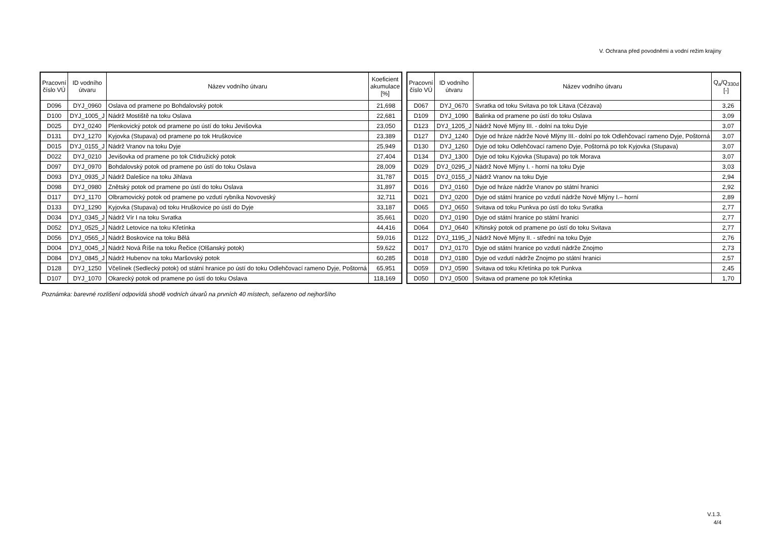V. Ochrana před povodněmi a vodní režim krajiny
| Pracovní číslo VÚ | ID vodního útvaru | Název vodního útvaru | Koeficient akumulace [%] |
| --- | --- | --- | --- |
| D096 | DYJ_0960 | Oslava od pramene po Bohdalovský potok | 21,698 |
| D100 | DYJ_1005_J | Nádrž Mostiště na toku Oslava | 22,681 |
| D025 | DYJ_0240 | Plenkovický potok od pramene po ústí do toku Jevišovka | 23,050 |
| D131 | DYJ_1270 | Kyjovka (Stupava) od pramene po tok Hruškovice | 23,389 |
| D015 | DYJ_0155_J | Nádrž Vranov na toku Dyje | 25,949 |
| D022 | DYJ_0210 | Jevišovka od pramene po tok Ctidružický potok | 27,404 |
| D097 | DYJ_0970 | Bohdalovský potok od pramene po ústí do toku Oslava | 28,009 |
| D093 | DYJ_0935_J | Nádrž Dalešice na toku Jihlava | 31,787 |
| D098 | DYJ_0980 | Znětský potok od pramene po ústí do toku Oslava | 31,897 |
| D117 | DYJ_1170 | Olbramovický potok od pramene po vzdutí rybníka Novoveský | 32,711 |
| D133 | DYJ_1290 | Kyjovka (Stupava) od toku Hruškovice po ústí do Dyje | 33,187 |
| D034 | DYJ_0345_J | Nádrž Vír I na toku Svratka | 35,661 |
| D052 | DYJ_0525_J | Nádrž Letovice na toku Křetínka | 44,416 |
| D056 | DYJ_0565_J | Nádrž Boskovice na toku Bělá | 59,016 |
| D004 | DYJ_0045_J | Nádrž Nová Říše na toku Řečice (Olšanský potok) | 59,622 |
| D084 | DYJ_0845_J | Nádrž Hubenov na toku Maršovský potok | 60,285 |
| D128 | DYJ_1250 | Včelínek (Sedlecký potok) od státní hranice po ústí do toku Odlehčovací rameno Dyje, Poštorná | 65,951 |
| D107 | DYJ_1070 | Okarecký potok od pramene po ústí do toku Oslava | 118,169 |
| Pracovní číslo VÚ | ID vodního útvaru | Název vodního útvaru | Q<sub>a</sub>/Q<sub>330d</sub> [-] |
| --- | --- | --- | --- |
| D067 | DYJ_0670 | Svratka od toku Svitava po tok Litava (Cézava) | 3,26 |
| D109 | DYJ_1090 | Balinka od pramene po ústí do toku Oslava | 3,09 |
| D123 | DYJ_1205_J | Nádrž Nové Mlýny III. - dolní na toku Dyje | 3,07 |
| D127 | DYJ_1240 | Dyje od hráze nádrže Nové Mlýny III.- dolní po tok Odlehčovací rameno Dyje, Poštorná | 3,07 |
| D130 | DYJ_1260 | Dyje od toku Odlehčovací rameno Dyje, Poštorná po tok Kyjovka (Stupava) | 3,07 |
| D134 | DYJ_1300 | Dyje od toku Kyjovka (Stupava) po tok Morava | 3,07 |
| D029 | DYJ_0295_J | Nádrž Nové Mlýny I. - horní na toku Dyje | 3,03 |
| D015 | DYJ_0155_J | Nádrž Vranov na toku Dyje | 2,94 |
| D016 | DYJ_0160 | Dyje od hráze nádrže Vranov po státní hranici | 2,92 |
| D021 | DYJ_0200 | Dyje od státní hranice po vzdutí nádrže Nové Mlýny I.– horní | 2,89 |
| D065 | DYJ_0650 | Svitava od toku Punkva po ústí do toku Svratka | 2,77 |
| D020 | DYJ_0190 | Dyje od státní hranice po státní hranici | 2,77 |
| D064 | DYJ_0640 | Křtinský potok od pramene po ústí do toku Svitava | 2,77 |
| D122 | DYJ_1195_J | Nádrž Nové Mlýny II. - střední na toku Dyje | 2,76 |
| D017 | DYJ_0170 | Dyje od státní hranice po vzdutí nádrže Znojmo | 2,73 |
| D018 | DYJ_0180 | Dyje od vzdutí nádrže Znojmo po státní hranici | 2,57 |
| D059 | DYJ_0590 | Svitava od toku Křetínka po tok Punkva | 2,45 |
| D050 | DYJ_0500 | Svitava od pramene po tok Křetínka | 1,70 |
Poznámka: barevné rozlišení odpovídá shodě vodních útvarů na prvních 40 místech, seřazeno od nejhoršího
V.1.3.
4/4